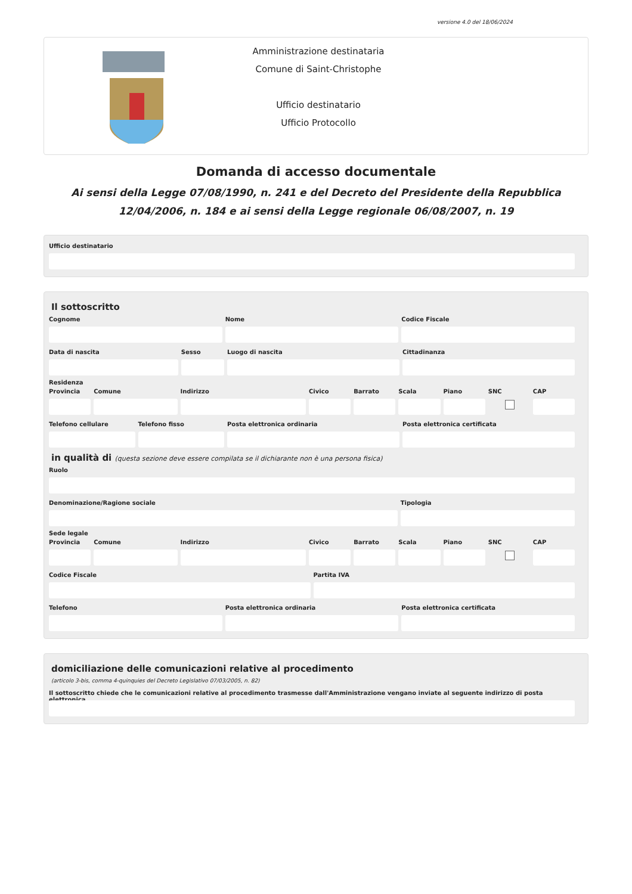versione 4.0 del 18/06/2024
Amministrazione destinataria
Comune di Saint-Christophe
Ufficio destinatario
Ufficio Protocollo
Domanda di accesso documentale
Ai sensi della Legge 07/08/1990, n. 241 e del Decreto del Presidente della Repubblica 12/04/2006, n. 184 e ai sensi della Legge regionale 06/08/2007, n. 19
Ufficio destinatario
Il sottoscritto
Cognome Nome Codice Fiscale
Data di nascita Sesso Luogo di nascita Cittadinanza
Residenza
Provincia Comune Indirizzo Civico Barrato Scala Piano SNC CAP
Telefono cellulare Telefono fisso Posta elettronica ordinaria Posta elettronica certificata
in qualità di (questa sezione deve essere compilata se il dichiarante non è una persona fisica)
Ruolo
Denominazione/Ragione sociale Tipologia
Sede legale
Provincia Comune Indirizzo Civico Barrato Scala Piano SNC CAP
Codice Fiscale Partita IVA
Telefono Posta elettronica ordinaria Posta elettronica certificata
domiciliazione delle comunicazioni relative al procedimento
(articolo 3-bis, comma 4-quinquies del Decreto Legislativo 07/03/2005, n. 82)
Il sottoscritto chiede che le comunicazioni relative al procedimento trasmesse dall'Amministrazione vengano inviate al seguente indirizzo di posta elettronica